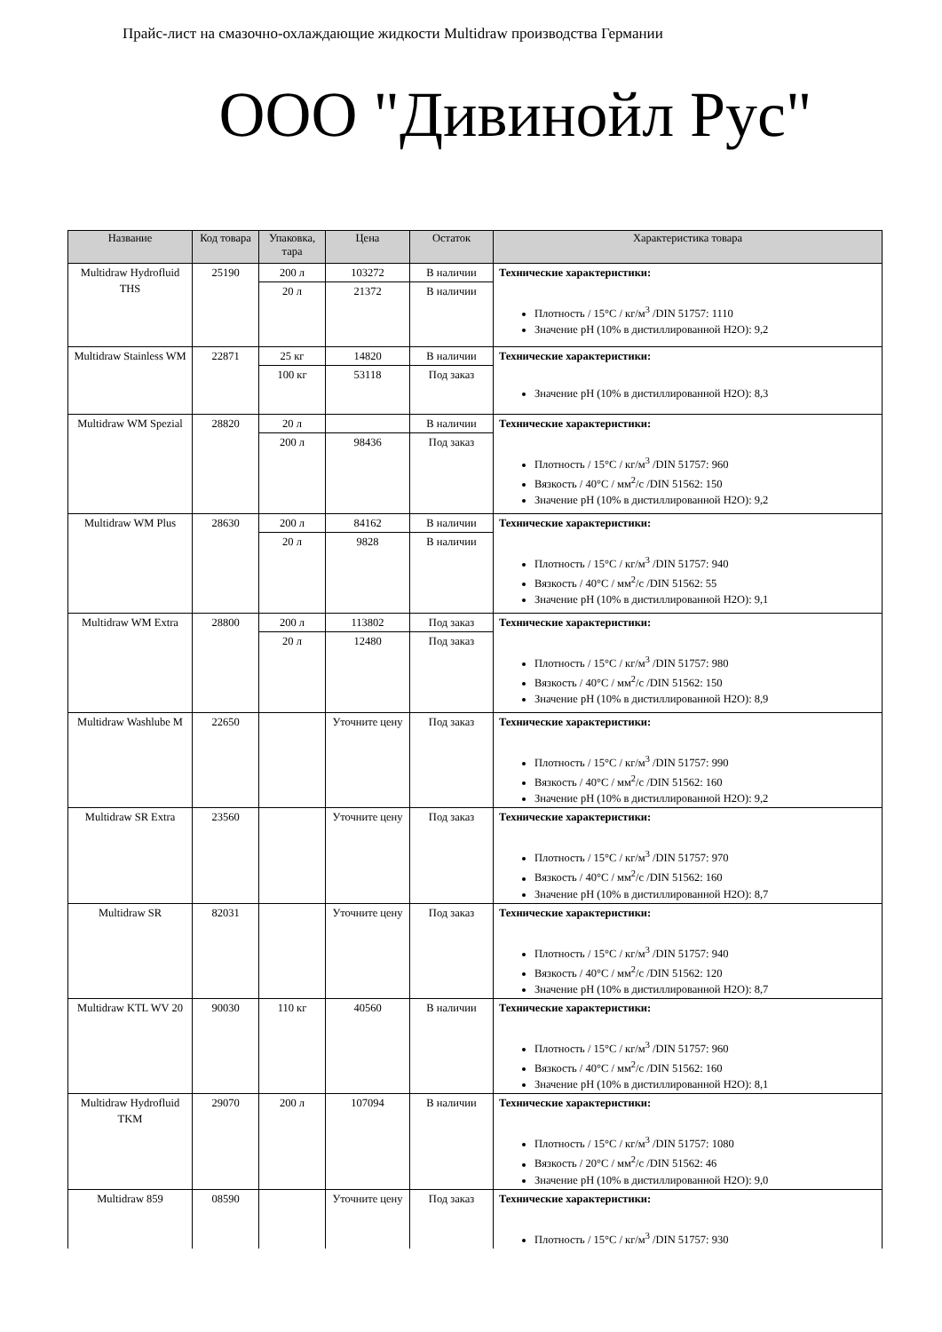Прайс-лист на смазочно-охлаждающие жидкости Multidraw производства Германии
ООО "Дивинойл Рус"
| Название | Код товара | Упаковка, тара | Цена | Остаток | Характеристика товара |
| --- | --- | --- | --- | --- | --- |
| Multidraw Hydrofluid THS | 25190 | 200 л | 103272 | В наличии | Технические характеристики: Плотность / 15°С / кг/м<sup>3</sup> /DIN 51757: 1110 Значение pH (10% в дистиллированной H2O): 9,2 |
| | | 20 л | 21372 | В наличии | |
| Multidraw Stainless WM | 22871 | 25 кг | 14820 | В наличии | Технические характеристики: Значение pH (10% в дистиллированной H2O): 8,3 |
| | | 100 кг | 53118 | Под заказ | |
| Multidraw WM Spezial | 28820 | 20 л | | В наличии | Технические характеристики: Плотность / 15°С / кг/м<sup>3</sup> /DIN 51757: 960 Вязкость / 40°С / мм<sup>2</sup>/с /DIN 51562: 150 Значение pH (10% в дистиллированной H2O): 9,2 |
| | | 200 л | 98436 | Под заказ | |
| Multidraw WM Plus | 28630 | 200 л | 84162 | В наличии | Технические характеристики: Плотность / 15°С / кг/м<sup>3</sup> /DIN 51757: 940 Вязкость / 40°С / мм<sup>2</sup>/с /DIN 51562: 55 Значение pH (10% в дистиллированной H2O): 9,1 |
| | | 20 л | 9828 | В наличии | |
| Multidraw WM Extra | 28800 | 200 л | 113802 | Под заказ | Технические характеристики: Плотность / 15°С / кг/м<sup>3</sup> /DIN 51757: 980 Вязкость / 40°С / мм<sup>2</sup>/с /DIN 51562: 150 Значение pH (10% в дистиллированной H2O): 8,9 |
| | | 20 л | 12480 | Под заказ | |
| Multidraw Washlube M | 22650 | | Уточните цену | Под заказ | Технические характеристики: Плотность / 15°С / кг/м<sup>3</sup> /DIN 51757: 990 Вязкость / 40°С / мм<sup>2</sup>/с /DIN 51562: 160 Значение pH (10% в дистиллированной H2O): 9,2 |
| Multidraw SR Extra | 23560 | | Уточните цену | Под заказ | Технические характеристики: Плотность / 15°С / кг/м<sup>3</sup> /DIN 51757: 970 Вязкость / 40°С / мм<sup>2</sup>/с /DIN 51562: 160 Значение pH (10% в дистиллированной H2O): 8,7 |
| Multidraw SR | 82031 | | Уточните цену | Под заказ | Технические характеристики: Плотность / 15°С / кг/м<sup>3</sup> /DIN 51757: 940 Вязкость / 40°С / мм<sup>2</sup>/с /DIN 51562: 120 Значение pH (10% в дистиллированной H2O): 8,7 |
| Multidraw KTL WV 20 | 90030 | 110 кг | 40560 | В наличии | Технические характеристики: Плотность / 15°С / кг/м<sup>3</sup> /DIN 51757: 960 Вязкость / 40°С / мм<sup>2</sup>/с /DIN 51562: 160 Значение pH (10% в дистиллированной H2O): 8,1 |
| Multidraw Hydrofluid TKM | 29070 | 200 л | 107094 | В наличии | Технические характеристики: Плотность / 15°С / кг/м<sup>3</sup> /DIN 51757: 1080 Вязкость / 20°С / мм<sup>2</sup>/с /DIN 51562: 46 Значение pH (10% в дистиллированной H2O): 9,0 |
| Multidraw 859 | 08590 | | Уточните цену | Под заказ | Технические характеристики: Плотность / 15°С / кг/м<sup>3</sup> /DIN 51757: 930 |